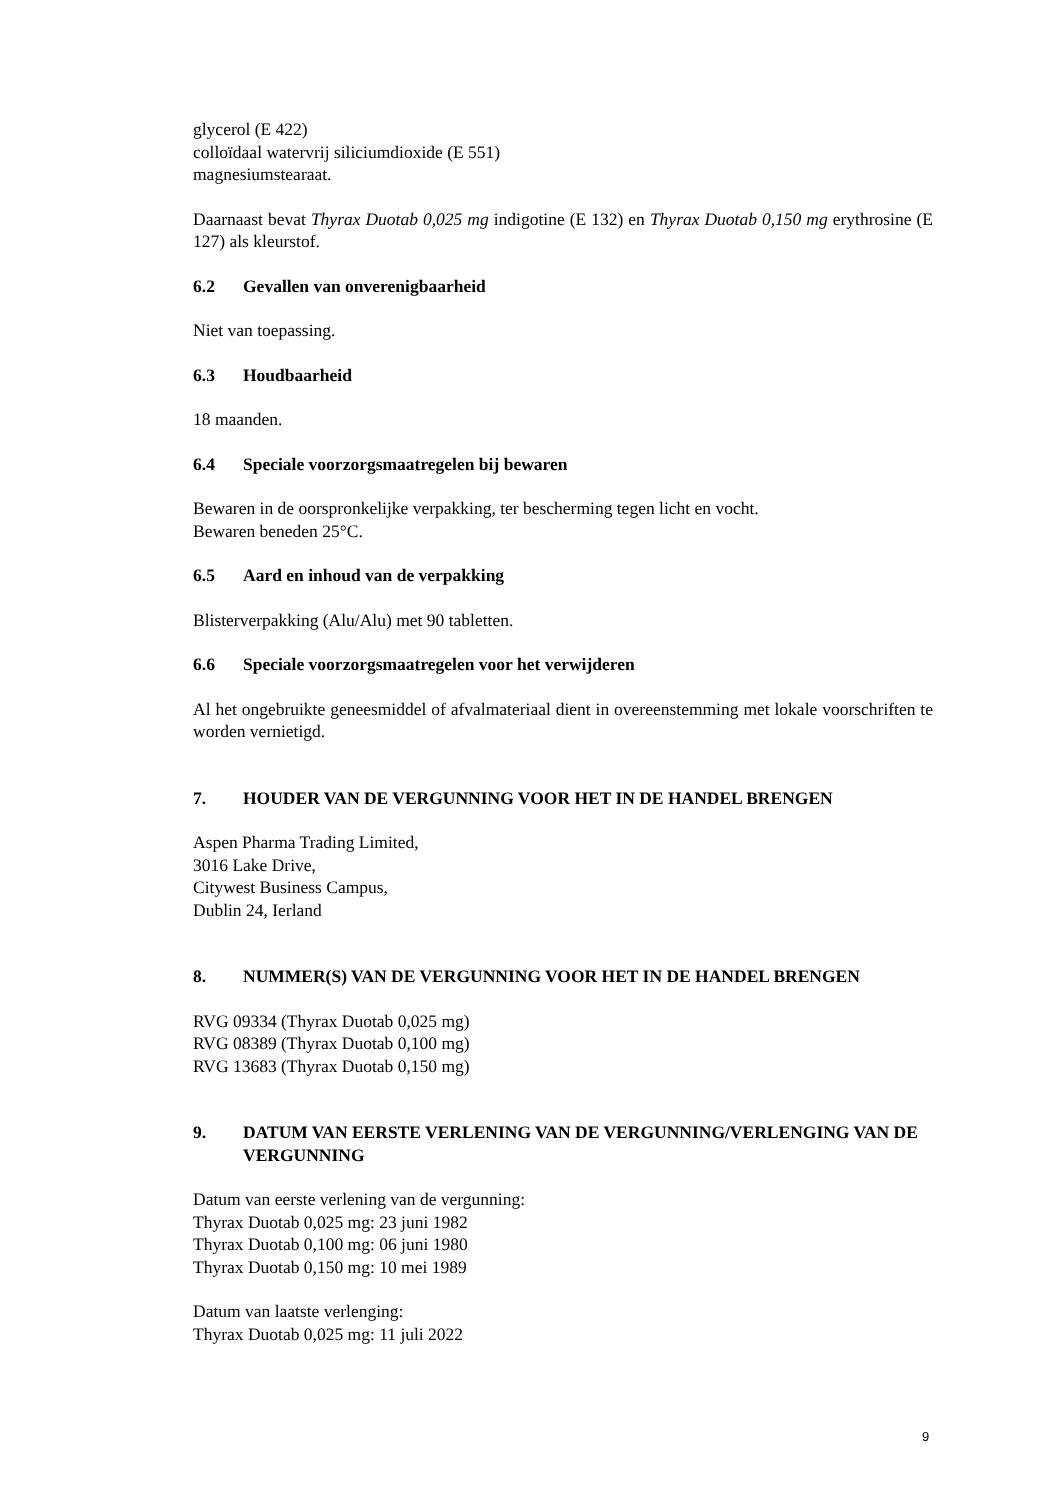glycerol (E 422)
colloïdaal watervrij siliciumdioxide (E 551)
magnesiumstearaat.
Daarnaast bevat Thyrax Duotab 0,025 mg indigotine (E 132) en Thyrax Duotab 0,150 mg erythrosine (E 127) als kleurstof.
6.2 Gevallen van onverenigbaarheid
Niet van toepassing.
6.3 Houdbaarheid
18 maanden.
6.4 Speciale voorzorgsmaatregelen bij bewaren
Bewaren in de oorspronkelijke verpakking, ter bescherming tegen licht en vocht.
Bewaren beneden 25°C.
6.5 Aard en inhoud van de verpakking
Blisterverpakking (Alu/Alu) met 90 tabletten.
6.6 Speciale voorzorgsmaatregelen voor het verwijderen
Al het ongebruikte geneesmiddel of afvalmateriaal dient in overeenstemming met lokale voorschriften te worden vernietigd.
7. HOUDER VAN DE VERGUNNING VOOR HET IN DE HANDEL BRENGEN
Aspen Pharma Trading Limited,
3016 Lake Drive,
Citywest Business Campus,
Dublin 24, Ierland
8. NUMMER(S) VAN DE VERGUNNING VOOR HET IN DE HANDEL BRENGEN
RVG 09334 (Thyrax Duotab 0,025 mg)
RVG 08389 (Thyrax Duotab 0,100 mg)
RVG 13683 (Thyrax Duotab 0,150 mg)
9. DATUM VAN EERSTE VERLENING VAN DE VERGUNNING/VERLENGING VAN DE VERGUNNING
Datum van eerste verlening van de vergunning:
Thyrax Duotab 0,025 mg: 23 juni 1982
Thyrax Duotab 0,100 mg: 06 juni 1980
Thyrax Duotab 0,150 mg: 10 mei 1989
Datum van laatste verlenging:
Thyrax Duotab 0,025 mg: 11 juli 2022
9